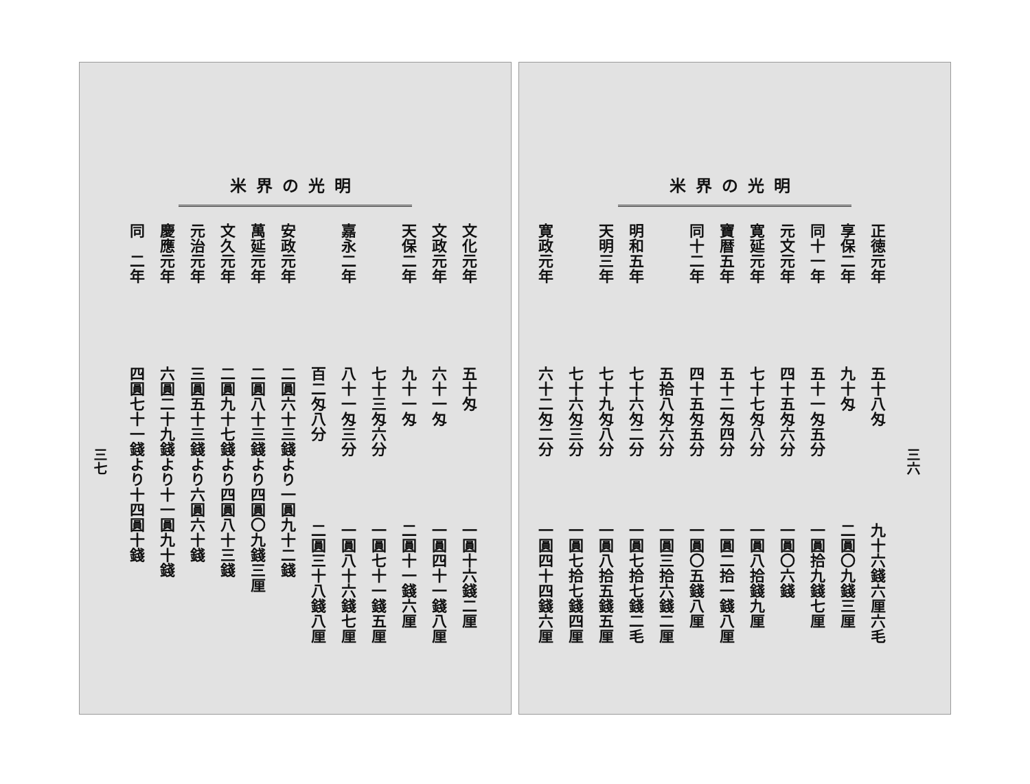米界の光明
三六
| 正徳元年 | 五十八匁 | 九十六錢六厘六毛 |
| 享保二年 | 九十匁 | 二圓〇九錢三厘 |
| 同十一年 | 五十一匁五分 | 一圓拾九錢七厘 |
| 元文元年 | 四十五匁六分 | 一圓〇六錢 |
| 寛延元年 | 七十七匁八分 | 一圓八拾錢九厘 |
| 寶暦五年 | 五十二匁四分 | 一圓二拾一錢八厘 |
| 同十二年 | 四十五匁五分 | 一圓〇五錢八厘 |
| | 五拾八匁六分 | 一圓三拾六錢二厘 |
| 明和五年 | 七十六匁二分 | 一圓七拾七錢二毛 |
| 天明三年 | 七十九匁八分 | 一圓八拾五錢五厘 |
| | 七十六匁三分 | 一圓七拾七錢四厘 |
| 寛政元年 | 六十二匁二分 | 一圓四十四錢六厘 |
米界の光明
| 文化元年 | 五十匁 | 一圓十六錢二厘 |
| 文政元年 | 六十一匁 | 一圓四十一錢八厘 |
| 天保二年 | 九十一匁 | 二圓十一錢六厘 |
| | 七十三匁六分 | 一圓七十一錢五厘 |
| 嘉永二年 | 八十一匁三分 | 一圓八十六錢七厘 |
| | 百二匁八分 | 二圓三十八錢八厘 |
| 安政元年 | 二圓六十三錢より一圓九十二錢 | |
| 萬延元年 | 二圓八十三錢より四圓〇九錢三厘 | |
| 文久元年 | 二圓九十七錢より四圓八十三錢 | |
| 元治元年 | 三圓五十三錢より六圓六十錢 | |
| 慶應元年 | 六圓二十九錢より十一圓九十錢 | |
| 同 二年 | 四圓七十一錢より十四圓十錢 | |
三七